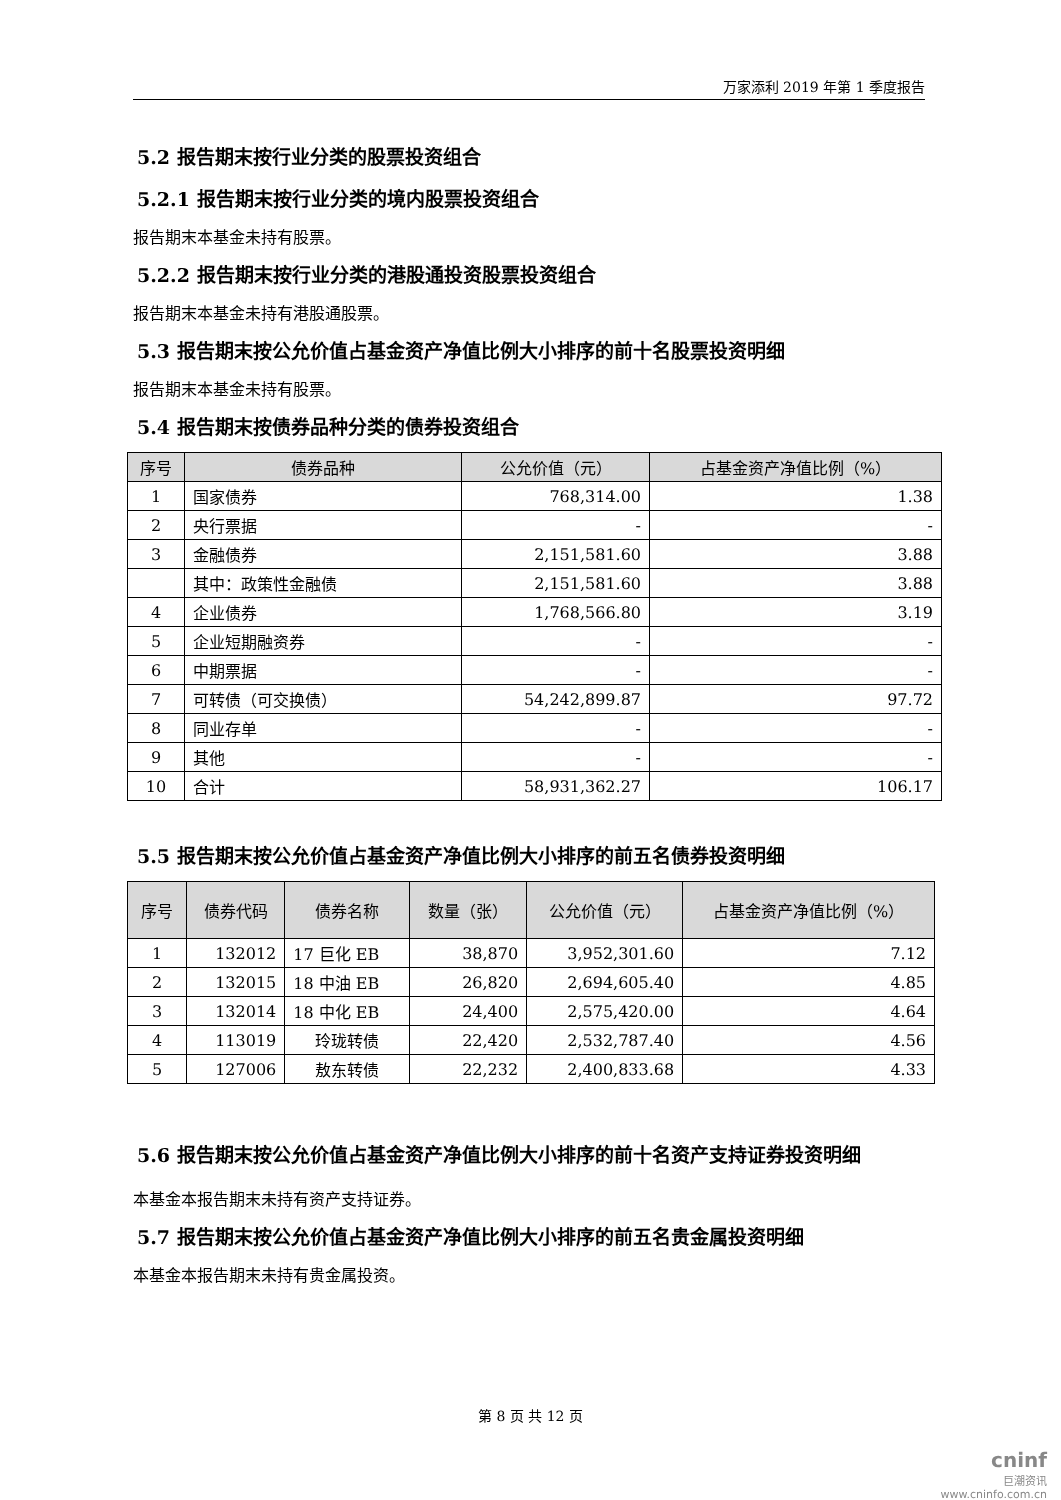万家添利 2019 年第 1 季度报告
5.2 报告期末按行业分类的股票投资组合
5.2.1 报告期末按行业分类的境内股票投资组合
报告期末本基金未持有股票。
5.2.2 报告期末按行业分类的港股通投资股票投资组合
报告期末本基金未持有港股通股票。
5.3 报告期末按公允价值占基金资产净值比例大小排序的前十名股票投资明细
报告期末本基金未持有股票。
5.4 报告期末按债券品种分类的债券投资组合
| 序号 | 债券品种 | 公允价值（元） | 占基金资产净值比例（%） |
| --- | --- | --- | --- |
| 1 | 国家债券 | 768,314.00 | 1.38 |
| 2 | 央行票据 | - | - |
| 3 | 金融债券 | 2,151,581.60 | 3.88 |
| | 其中：政策性金融债 | 2,151,581.60 | 3.88 |
| 4 | 企业债券 | 1,768,566.80 | 3.19 |
| 5 | 企业短期融资券 | - | - |
| 6 | 中期票据 | - | - |
| 7 | 可转债（可交换债） | 54,242,899.87 | 97.72 |
| 8 | 同业存单 | - | - |
| 9 | 其他 | - | - |
| 10 | 合计 | 58,931,362.27 | 106.17 |
5.5 报告期末按公允价值占基金资产净值比例大小排序的前五名债券投资明细
| 序号 | 债券代码 | 债券名称 | 数量（张） | 公允价值（元） | 占基金资产净值比例（%） |
| --- | --- | --- | --- | --- | --- |
| 1 | 132012 | 17 巨化 EB | 38,870 | 3,952,301.60 | 7.12 |
| 2 | 132015 | 18 中油 EB | 26,820 | 2,694,605.40 | 4.85 |
| 3 | 132014 | 18 中化 EB | 24,400 | 2,575,420.00 | 4.64 |
| 4 | 113019 | 玲珑转债 | 22,420 | 2,532,787.40 | 4.56 |
| 5 | 127006 | 敖东转债 | 22,232 | 2,400,833.68 | 4.33 |
5.6 报告期末按公允价值占基金资产净值比例大小排序的前十名资产支持证券投资明细
本基金本报告期末未持有资产支持证券。
5.7 报告期末按公允价值占基金资产净值比例大小排序的前五名贵金属投资明细
本基金本报告期末未持有贵金属投资。
第 8 页 共 12 页
cninf
巨潮资讯
www.cninfo.com.cn